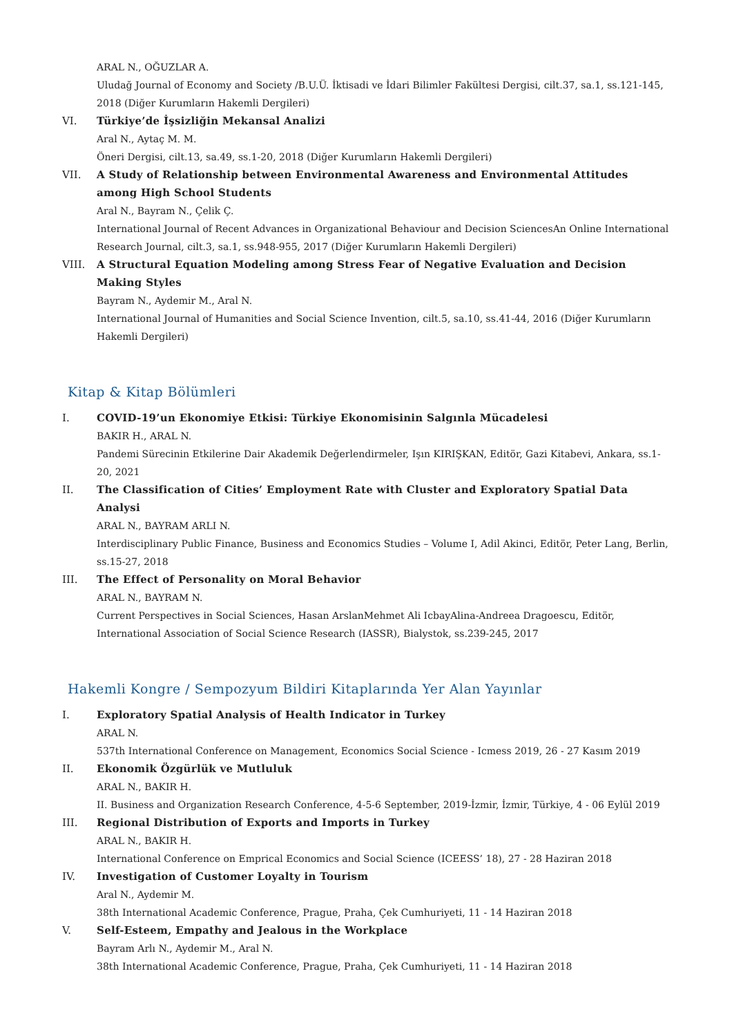ARAL N., OĞUZLAR A.
Uludağ Journal of Economy and Society /B.U.Ü. İktisadi ve İdari Bilimler Fakültesi Dergisi, cilt.37, sa.1, ss.121-145, 2018 (Diğer Kurumların Hakemli Dergileri)
VI. Türkiye’de İşsizliğin Mekansal Analizi
Aral N., Aytaç M. M.
Öneri Dergisi, cilt.13, sa.49, ss.1-20, 2018 (Diğer Kurumların Hakemli Dergileri)
VII. A Study of Relationship between Environmental Awareness and Environmental Attitudes among High School Students
Aral N., Bayram N., Çelik Ç.
International Journal of Recent Advances in Organizational Behaviour and Decision SciencesAn Online International Research Journal, cilt.3, sa.1, ss.948-955, 2017 (Diğer Kurumların Hakemli Dergileri)
VIII. A Structural Equation Modeling among Stress Fear of Negative Evaluation and Decision Making Styles
Bayram N., Aydemir M., Aral N.
International Journal of Humanities and Social Science Invention, cilt.5, sa.10, ss.41-44, 2016 (Diğer Kurumların Hakemli Dergileri)
Kitap & Kitap Bölümleri
I. COVID-19’un Ekonomiye Etkisi: Türkiye Ekonomisinin Salgınla Mücadelesi
BAKIR H., ARAL N.
Pandemi Sürecinin Etkilerine Dair Akademik Değerlendirmeler, Işın KIRIŞKAN, Editör, Gazi Kitabevi, Ankara, ss.1-20, 2021
II. The Classification of Cities’ Employment Rate with Cluster and Exploratory Spatial Data Analysi
ARAL N., BAYRAM ARLI N.
Interdisciplinary Public Finance, Business and Economics Studies – Volume I, Adil Akinci, Editör, Peter Lang, Berlin, ss.15-27, 2018
III. The Effect of Personality on Moral Behavior
ARAL N., BAYRAM N.
Current Perspectives in Social Sciences, Hasan ArslanMehmet Ali IcbayAlina-Andreea Dragoescu, Editör, International Association of Social Science Research (IASSR), Bialystok, ss.239-245, 2017
Hakemli Kongre / Sempozyum Bildiri Kitaplarında Yer Alan Yayınlar
I. Exploratory Spatial Analysis of Health Indicator in Turkey
ARAL N.
537th International Conference on Management, Economics Social Science - Icmess 2019, 26 - 27 Kasım 2019
II. Ekonomik Özgürlük ve Mutluluk
ARAL N., BAKIR H.
II. Business and Organization Research Conference, 4-5-6 September, 2019-İzmir, İzmir, Türkiye, 4 - 06 Eylül 2019
III. Regional Distribution of Exports and Imports in Turkey
ARAL N., BAKIR H.
International Conference on Emprical Economics and Social Science (ICEESS’ 18), 27 - 28 Haziran 2018
IV. Investigation of Customer Loyalty in Tourism
Aral N., Aydemir M.
38th International Academic Conference, Prague, Praha, Çek Cumhuriyeti, 11 - 14 Haziran 2018
V. Self-Esteem, Empathy and Jealous in the Workplace
Bayram Arlı N., Aydemir M., Aral N.
38th International Academic Conference, Prague, Praha, Çek Cumhuriyeti, 11 - 14 Haziran 2018